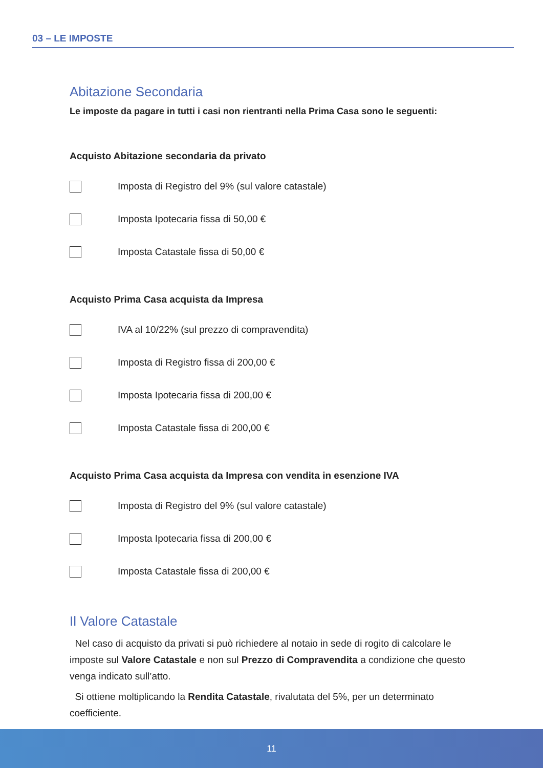03 – LE IMPOSTE
Abitazione Secondaria
Le imposte da pagare in tutti i casi non rientranti nella Prima Casa sono le seguenti:
Acquisto Abitazione secondaria da privato
Imposta di Registro del 9% (sul valore catastale)
Imposta Ipotecaria fissa di 50,00 €
Imposta Catastale fissa di 50,00 €
Acquisto Prima Casa acquista da Impresa
IVA al 10/22% (sul prezzo di compravendita)
Imposta di Registro fissa di 200,00 €
Imposta Ipotecaria fissa di 200,00 €
Imposta Catastale fissa di 200,00 €
Acquisto Prima Casa acquista da Impresa con vendita in esenzione IVA
Imposta di Registro del 9% (sul valore catastale)
Imposta Ipotecaria fissa di 200,00 €
Imposta Catastale fissa di 200,00 €
Il Valore Catastale
Nel caso di acquisto da privati si può richiedere al notaio in sede di rogito di calcolare le imposte sul Valore Catastale e non sul Prezzo di Compravendita a condizione che questo venga indicato sull’atto.
Si ottiene moltiplicando la Rendita Catastale, rivalutata del 5%, per un determinato coefficiente.
11